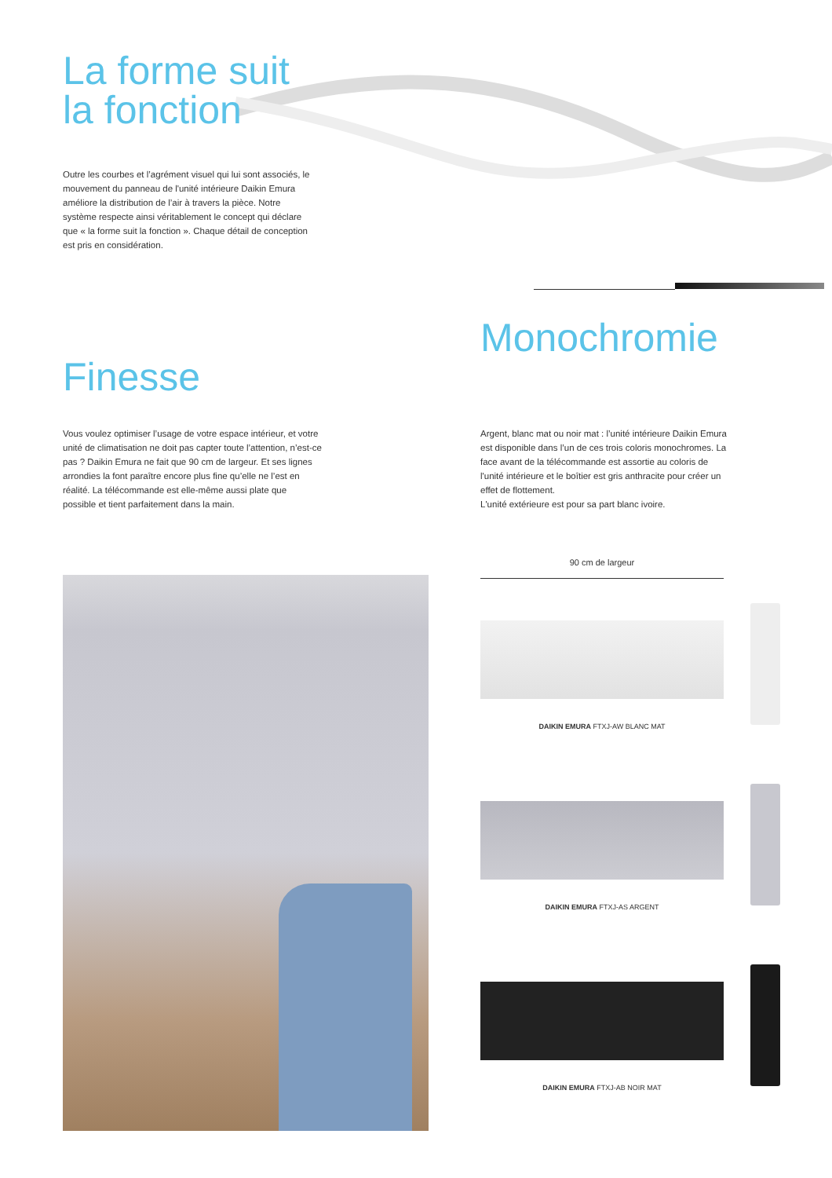La forme suit la fonction
Outre les courbes et l’agrément visuel qui lui sont associés, le mouvement du panneau de l'unité intérieure Daikin Emura améliore la distribution de l’air à travers la pièce. Notre système respecte ainsi véritablement le concept qui déclare que « la forme suit la fonction ». Chaque détail de conception est pris en considération.
Finesse
Vous voulez optimiser l’usage de votre espace intérieur, et votre unité de climatisation ne doit pas capter toute l’attention, n’est-ce pas ? Daikin Emura ne fait que 90 cm de largeur. Et ses lignes arrondies la font paraître encore plus fine qu’elle ne l’est en réalité. La télécommande est elle-même aussi plate que possible et tient parfaitement dans la main.
Monochromie
Argent, blanc mat ou noir mat : l’unité intérieure Daikin Emura est disponible dans l’un de ces trois coloris monochromes. La face avant de la télécommande est assortie au coloris de l'unité intérieure et le boîtier est gris anthracite pour créer un effet de flottement.
L'unité extérieure est pour sa part blanc ivoire.
90 cm de largeur
DAIKIN EMURA FTXJ-AW BLANC MAT
DAIKIN EMURA FTXJ-AS ARGENT
DAIKIN EMURA FTXJ-AB NOIR MAT